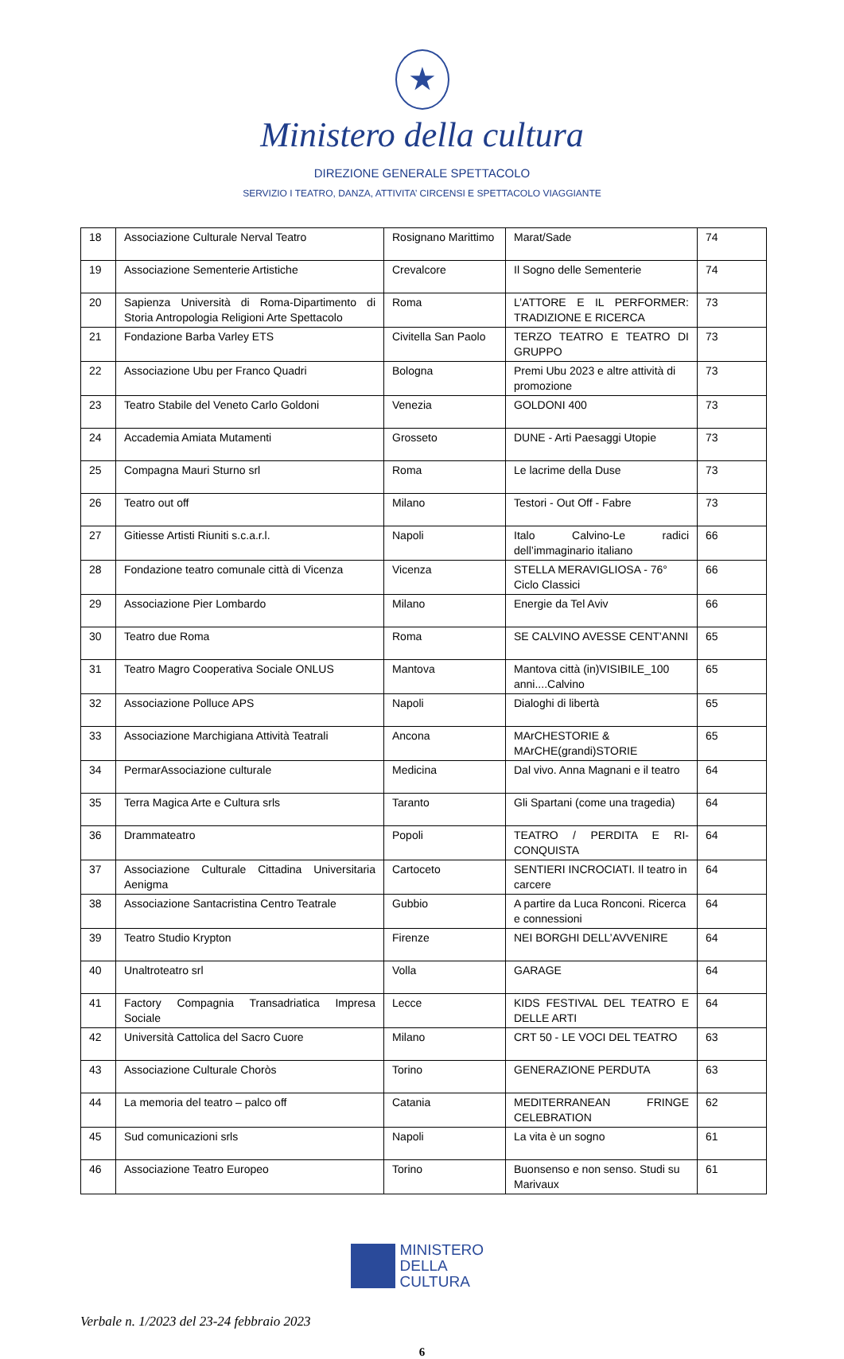★
Ministero della cultura
DIREZIONE GENERALE SPETTACOLO
SERVIZIO I TEATRO, DANZA, ATTIVITA’ CIRCENSI E SPETTACOLO VIAGGIANTE
| 18 | Associazione Culturale Nerval Teatro | Rosignano Marittimo | Marat/Sade | 74 |
| 19 | Associazione Sementerie Artistiche | Crevalcore | Il Sogno delle Sementerie | 74 |
| 20 | Sapienza Università di Roma-Dipartimento di Storia Antropologia Religioni Arte Spettacolo | Roma | L’ATTORE E IL PERFORMER: TRADIZIONE E RICERCA | 73 |
| 21 | Fondazione Barba Varley ETS | Civitella San Paolo | TERZO TEATRO E TEATRO DI GRUPPO | 73 |
| 22 | Associazione Ubu per Franco Quadri | Bologna | Premi Ubu 2023 e altre attività di promozione | 73 |
| 23 | Teatro Stabile del Veneto Carlo Goldoni | Venezia | GOLDONI 400 | 73 |
| 24 | Accademia Amiata Mutamenti | Grosseto | DUNE - Arti Paesaggi Utopie | 73 |
| 25 | Compagna Mauri Sturno srl | Roma | Le lacrime della Duse | 73 |
| 26 | Teatro out off | Milano | Testori - Out Off - Fabre | 73 |
| 27 | Gitiesse Artisti Riuniti s.c.a.r.l. | Napoli | Italo Calvino-Le radici dell’immaginario italiano | 66 |
| 28 | Fondazione teatro comunale città di Vicenza | Vicenza | STELLA MERAVIGLIOSA - 76° Ciclo Classici | 66 |
| 29 | Associazione Pier Lombardo | Milano | Energie da Tel Aviv | 66 |
| 30 | Teatro due Roma | Roma | SE CALVINO AVESSE CENT'ANNI | 65 |
| 31 | Teatro Magro Cooperativa Sociale ONLUS | Mantova | Mantova città (in)VISIBILE_100 anni....Calvino | 65 |
| 32 | Associazione Polluce APS | Napoli | Dialoghi di libertà | 65 |
| 33 | Associazione Marchigiana Attività Teatrali | Ancona | MArCHESTORIE & MArCHE(grandi)STORIE | 65 |
| 34 | PermarAssociazione culturale | Medicina | Dal vivo. Anna Magnani e il teatro | 64 |
| 35 | Terra Magica Arte e Cultura srls | Taranto | Gli Spartani (come una tragedia) | 64 |
| 36 | Drammateatro | Popoli | TEATRO / PERDITA E RI-CONQUISTA | 64 |
| 37 | Associazione Culturale Cittadina Universitaria Aenigma | Cartoceto | SENTIERI INCROCIATI. Il teatro in carcere | 64 |
| 38 | Associazione Santacristina Centro Teatrale | Gubbio | A partire da Luca Ronconi. Ricerca e connessioni | 64 |
| 39 | Teatro Studio Krypton | Firenze | NEI BORGHI DELL’AVVENIRE | 64 |
| 40 | Unaltroteatro srl | Volla | GARAGE | 64 |
| 41 | Factory Compagnia Transadriatica Impresa Sociale | Lecce | KIDS FESTIVAL DEL TEATRO E DELLE ARTI | 64 |
| 42 | Università Cattolica del Sacro Cuore | Milano | CRT 50 - LE VOCI DEL TEATRO | 63 |
| 43 | Associazione Culturale Choròs | Torino | GENERAZIONE PERDUTA | 63 |
| 44 | La memoria del teatro – palco off | Catania | MEDITERRANEAN FRINGE CELEBRATION | 62 |
| 45 | Sud comunicazioni srls | Napoli | La vita è un sogno | 61 |
| 46 | Associazione Teatro Europeo | Torino | Buonsenso e non senso. Studi su Marivaux | 61 |
MINISTERO
DELLA
CULTURA
Verbale n. 1/2023 del 23-24 febbraio 2023
6